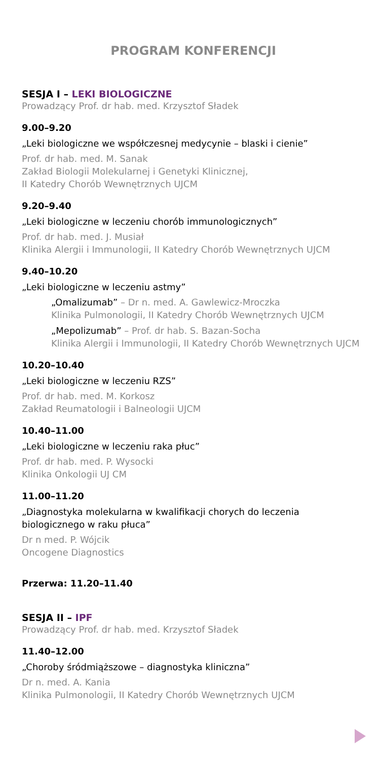PROGRAM KONFERENCJI
SESJA I – LEKI BIOLOGICZNE
Prowadzący Prof. dr hab. med. Krzysztof Sładek
9.00–9.20
„Leki biologiczne we współczesnej medycynie – blaski i cienie”
Prof. dr hab. med. M. Sanak
Zakład Biologii Molekularnej i Genetyki Klinicznej,
II Katedry Chorób Wewnętrznych UJCM
9.20–9.40
„Leki biologiczne w leczeniu chorób immunologicznych”
Prof. dr hab. med. J. Musiał
Klinika Alergii i Immunologii, II Katedry Chorób Wewnętrznych UJCM
9.40–10.20
„Leki biologiczne w leczeniu astmy”
„Omalizumab” – Dr n. med. A. Gawlewicz-Mroczka
Klinika Pulmonologii, II Katedry Chorób Wewnętrznych UJCM
„Mepolizumab” – Prof. dr hab. S. Bazan-Socha
Klinika Alergii i Immunologii, II Katedry Chorób Wewnętrznych UJCM
10.20–10.40
„Leki biologiczne w leczeniu RZS”
Prof. dr hab. med. M. Korkosz
Zakład Reumatologii i Balneologii UJCM
10.40–11.00
„Leki biologiczne w leczeniu raka płuc”
Prof. dr hab. med. P. Wysocki
Klinika Onkologii UJ CM
11.00–11.20
„Diagnostyka molekularna w kwalifikacji chorych do leczenia biologicznego w raku płuca”
Dr n med. P. Wójcik
Oncogene Diagnostics
Przerwa: 11.20–11.40
SESJA II – IPF
Prowadzący Prof. dr hab. med. Krzysztof Sładek
11.40–12.00
„Choroby śródmiąższowe – diagnostyka kliniczna”
Dr n. med. A. Kania
Klinika Pulmonologii, II Katedry Chorób Wewnętrznych UJCM